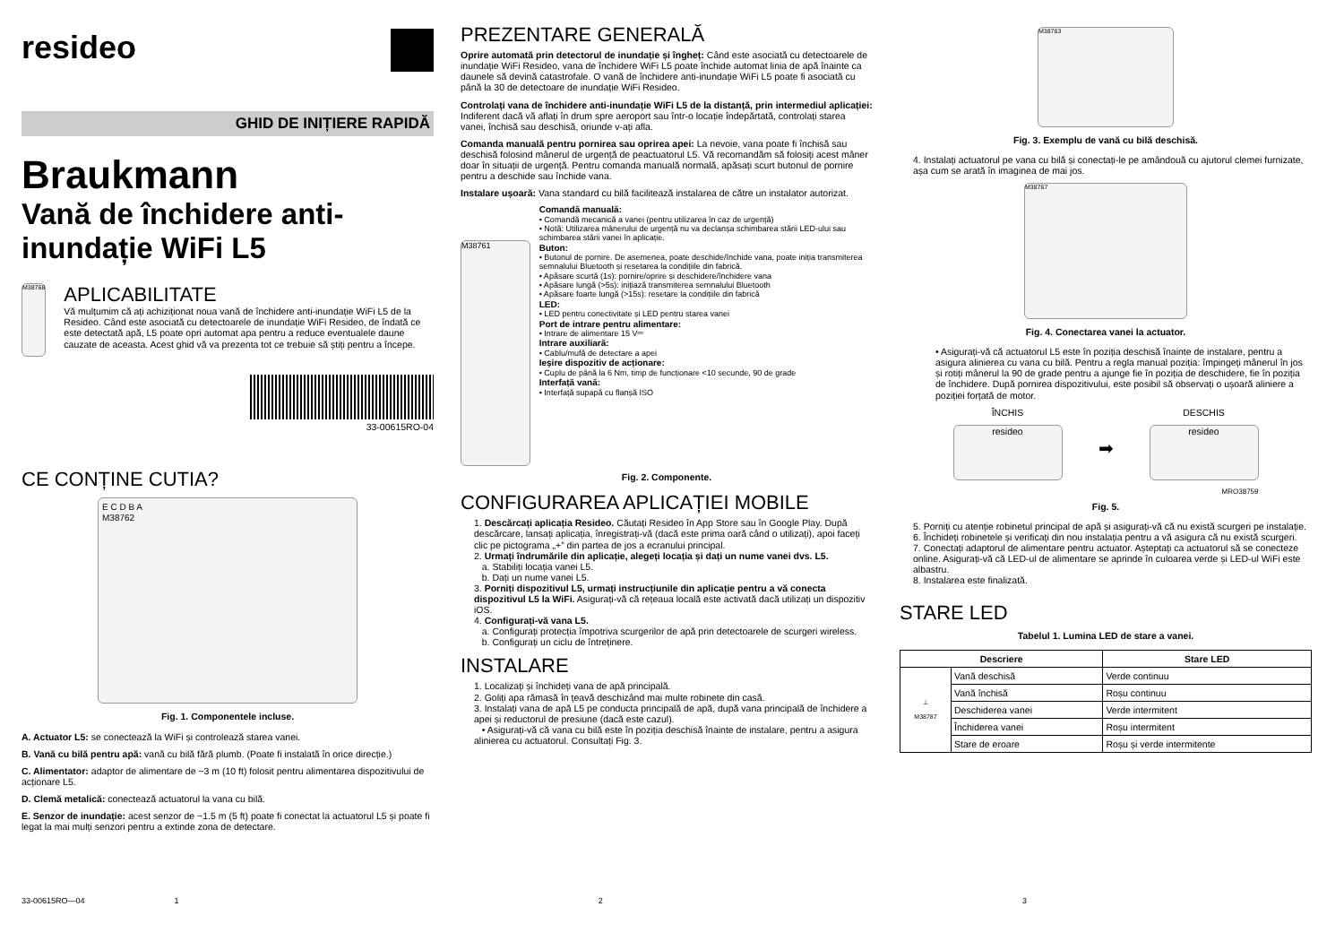resideo
GHID DE INIȚIERE RAPIDĂ
Braukmann
Vană de închidere anti-inundație WiFi L5
M38768
APLICABILITATE
Vă mulțumim că ați achiziționat noua vană de închidere anti-inundație WiFi L5 de la Resideo. Când este asociată cu detectoarele de inundație WiFi Resideo, de îndată ce este detectată apă, L5 poate opri automat apa pentru a reduce eventualele daune cauzate de aceasta. Acest ghid vă va prezenta tot ce trebuie să știți pentru a începe.
33-00615RO-04
CE CONȚINE CUTIA?
E C D B A
M38762
Fig. 1. Componentele incluse.
A. Actuator L5: se conectează la WiFi și controlează starea vanei.
B. Vană cu bilă pentru apă: vană cu bilă fără plumb. (Poate fi instalată în orice direcție.)
C. Alimentator: adaptor de alimentare de ~3 m (10 ft) folosit pentru alimentarea dispozitivului de acționare L5.
D. Clemă metalică: conectează actuatorul la vana cu bilă.
E. Senzor de inundație: acest senzor de ~1.5 m (5 ft) poate fi conectat la actuatorul L5 și poate fi legat la mai mulți senzori pentru a extinde zona de detectare.
PREZENTARE GENERALĂ
Oprire automată prin detectorul de inundație și îngheț: Când este asociată cu detectoarele de inundație WiFi Resideo, vana de închidere WiFi L5 poate închide automat linia de apă înainte ca daunele să devină catastrofale. O vană de închidere anti-inundație WiFi L5 poate fi asociată cu până la 30 de detectoare de inundație WiFi Resideo.
Controlați vana de închidere anti-inundație WiFi L5 de la distanță, prin intermediul aplicației: Indiferent dacă vă aflați în drum spre aeroport sau într-o locație îndepărtată, controlați starea vanei, închisă sau deschisă, oriunde v-ați afla.
Comanda manuală pentru pornirea sau oprirea apei: La nevoie, vana poate fi închisă sau deschisă folosind mânerul de urgență de peactuatorul L5. Vă recomandăm să folosiți acest mâner doar în situații de urgență. Pentru comanda manuală normală, apăsați scurt butonul de pornire pentru a deschide sau închide vana.
Instalare ușoară: Vana standard cu bilă facilitează instalarea de către un instalator autorizat.
M38761
Comandă manuală:
• Comandă mecanică a vanei (pentru utilizarea în caz de urgență)
• Notă: Utilizarea mânerului de urgență nu va declanșa schimbarea stării LED-ului sau schimbarea stării vanei în aplicație.
Buton:
• Butonul de pornire. De asemenea, poate deschide/închide vana, poate iniția transmiterea semnalului Bluetooth și resetarea la condițiile din fabrică.
• Apăsare scurtă (1s): pornire/oprire și deschidere/închidere vana
• Apăsare lungă (>5s): inițiază transmiterea semnalului Bluetooth
• Apăsare foarte lungă (>15s): resetare la condițiile din fabrică
LED:
• LED pentru conectivitate și LED pentru starea vanei
Port de intrare pentru alimentare:
• Intrare de alimentare 15 V⎓
Intrare auxiliară:
• Cablu/mufă de detectare a apei
Ieșire dispozitiv de acționare:
• Cuplu de până la 6 Nm, timp de funcționare <10 secunde, 90 de grade
Interfață vană:
• Interfață supapă cu flanșă ISO
Fig. 2. Componente.
CONFIGURAREA APLICAȚIEI MOBILE
1. Descărcați aplicația Resideo. Căutați Resideo în App Store sau în Google Play. După descărcare, lansați aplicația, înregistrați-vă (dacă este prima oară când o utilizați), apoi faceți clic pe pictograma „+” din partea de jos a ecranului principal.
2. Urmați îndrumările din aplicație, alegeți locația și dați un nume vanei dvs. L5.
a. Stabiliți locația vanei L5.
b. Dați un nume vanei L5.
3. Porniți dispozitivul L5, urmați instrucțiunile din aplicație pentru a vă conecta dispozitivul L5 la WiFi. Asigurați-vă că rețeaua locală este activată dacă utilizați un dispozitiv iOS.
4. Configurați-vă vana L5.
a. Configurați protecția împotriva scurgerilor de apă prin detectoarele de scurgeri wireless.
b. Configurați un ciclu de întreținere.
INSTALARE
1. Localizați și închideți vana de apă principală.
2. Goliți apa rămasă în țeavă deschizând mai multe robinete din casă.
3. Instalați vana de apă L5 pe conducta principală de apă, după vana principală de închidere a apei și reductorul de presiune (dacă este cazul).
• Asigurați-vă că vana cu bilă este în poziția deschisă înainte de instalare, pentru a asigura alinierea cu actuatorul. Consultați Fig. 3.
M38763
Fig. 3. Exemplu de vană cu bilă deschisă.
4. Instalați actuatorul pe vana cu bilă și conectați-le pe amândouă cu ajutorul clemei furnizate, așa cum se arată în imaginea de mai jos.
M38767
Fig. 4. Conectarea vanei la actuator.
• Asigurați-vă că actuatorul L5 este în poziția deschisă înainte de instalare, pentru a asigura alinierea cu vana cu bilă. Pentru a regla manual poziția: împingeți mânerul în jos și rotiți mânerul la 90 de grade pentru a ajunge fie în poziția de deschidere, fie în poziția de închidere. După pornirea dispozitivului, este posibil să observați o ușoară aliniere a poziției forțată de motor.
ÎNCHIS
resideo
➡
DESCHIS
resideo
MRO38759
Fig. 5.
5. Porniți cu atenție robinetul principal de apă și asigurați-vă că nu există scurgeri pe instalație.
6. Închideți robinetele și verificați din nou instalația pentru a vă asigura că nu există scurgeri.
7. Conectați adaptorul de alimentare pentru actuator. Așteptați ca actuatorul să se conecteze online. Asigurați-vă că LED-ul de alimentare se aprinde în culoarea verde și LED-ul WiFi este albastru.
8. Instalarea este finalizată.
STARE LED
Tabelul 1. Lumina LED de stare a vanei.
| Descriere | | Stare LED |
| --- | --- | --- |
| ⊥ M38787 | Vană deschisă | Verde continuu |
| | Vană închisă | Roșu continuu |
| | Deschiderea vanei | Verde intermitent |
| | Închiderea vanei | Roșu intermitent |
| | Stare de eroare | Roșu și verde intermitente |
33-00615RO—04 1 2 3